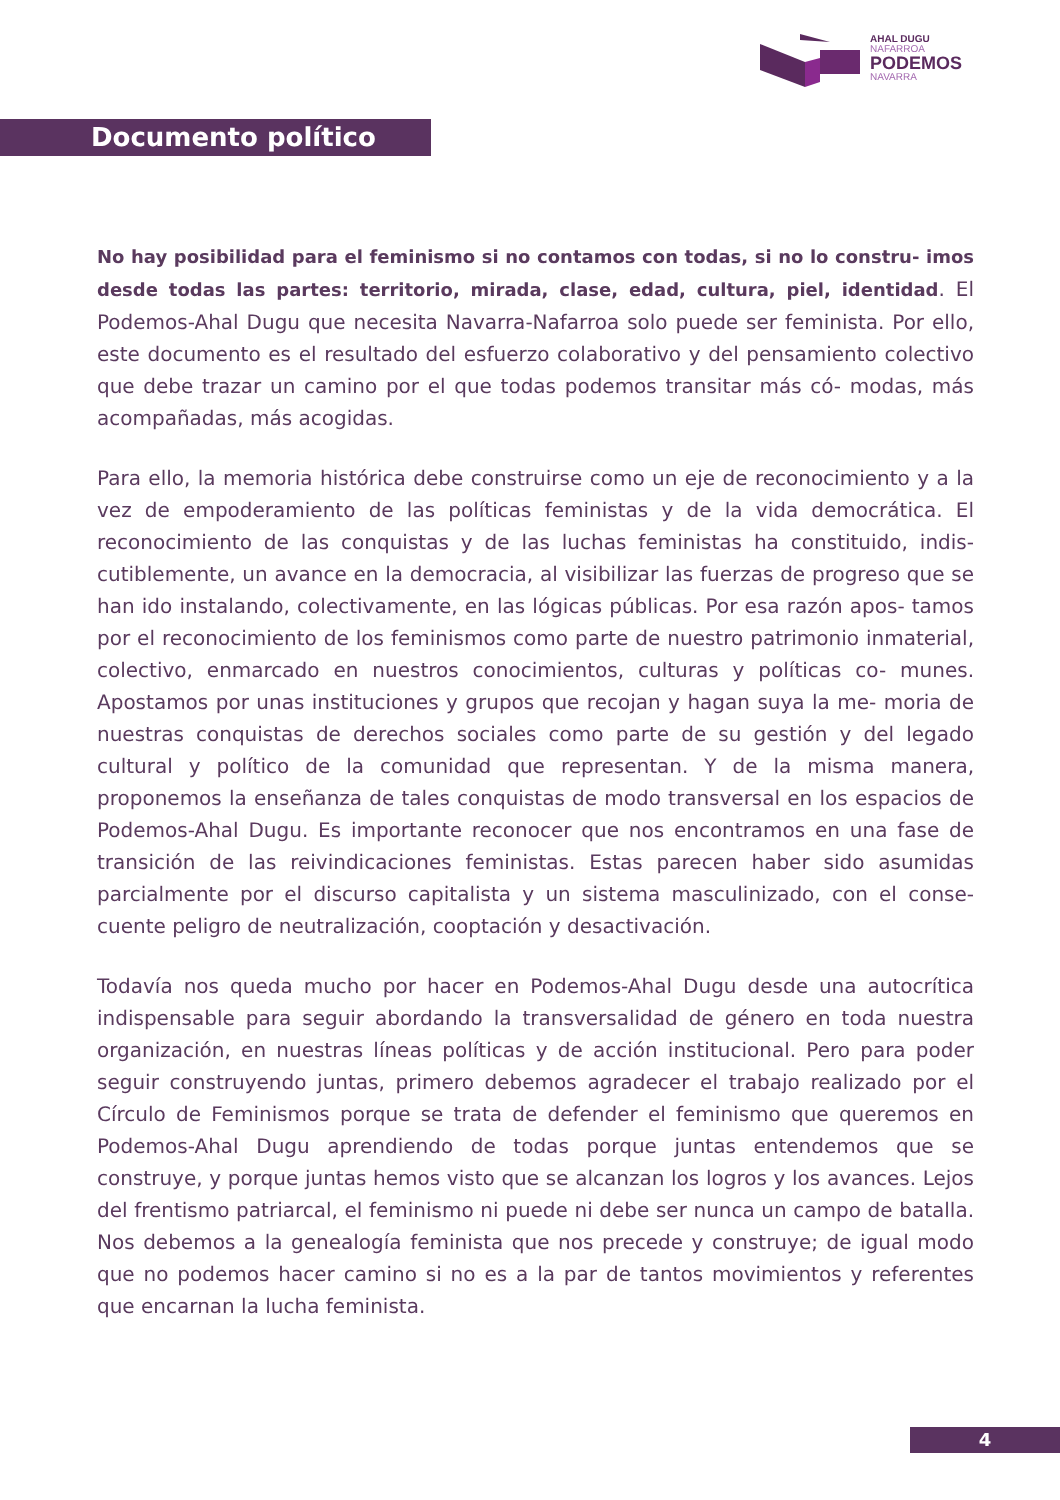AHAL DUGU
NAFARROA
PODEMOS
NAVARRA
Documento político
No hay posibilidad para el feminismo si no contamos con todas, si no lo constru- imos desde todas las partes: territorio, mirada, clase, edad, cultura, piel, identidad. El Podemos-Ahal Dugu que necesita Navarra-Nafarroa solo puede ser feminista. Por ello, este documento es el resultado del esfuerzo colaborativo y del pensamiento colectivo que debe trazar un camino por el que todas podemos transitar más có- modas, más acompañadas, más acogidas.
Para ello, la memoria histórica debe construirse como un eje de reconocimiento y a la vez de empoderamiento de las políticas feministas y de la vida democrática. El reconocimiento de las conquistas y de las luchas feministas ha constituido, indis- cutiblemente, un avance en la democracia, al visibilizar las fuerzas de progreso que se han ido instalando, colectivamente, en las lógicas públicas. Por esa razón apos- tamos por el reconocimiento de los feminismos como parte de nuestro patrimonio inmaterial, colectivo, enmarcado en nuestros conocimientos, culturas y políticas co- munes. Apostamos por unas instituciones y grupos que recojan y hagan suya la me- moria de nuestras conquistas de derechos sociales como parte de su gestión y del legado cultural y político de la comunidad que representan. Y de la misma manera, proponemos la enseñanza de tales conquistas de modo transversal en los espacios de Podemos-Ahal Dugu. Es importante reconocer que nos encontramos en una fase de transición de las reivindicaciones feministas. Estas parecen haber sido asumidas parcialmente por el discurso capitalista y un sistema masculinizado, con el conse- cuente peligro de neutralización, cooptación y desactivación.
Todavía nos queda mucho por hacer en Podemos-Ahal Dugu desde una autocrítica indispensable para seguir abordando la transversalidad de género en toda nuestra organización, en nuestras líneas políticas y de acción institucional. Pero para poder seguir construyendo juntas, primero debemos agradecer el trabajo realizado por el Círculo de Feminismos porque se trata de defender el feminismo que queremos en Podemos-Ahal Dugu aprendiendo de todas porque juntas entendemos que se construye, y porque juntas hemos visto que se alcanzan los logros y los avances. Lejos del frentismo patriarcal, el feminismo ni puede ni debe ser nunca un campo de batalla. Nos debemos a la genealogía feminista que nos precede y construye; de igual modo que no podemos hacer camino si no es a la par de tantos movimientos y referentes que encarnan la lucha feminista.
4